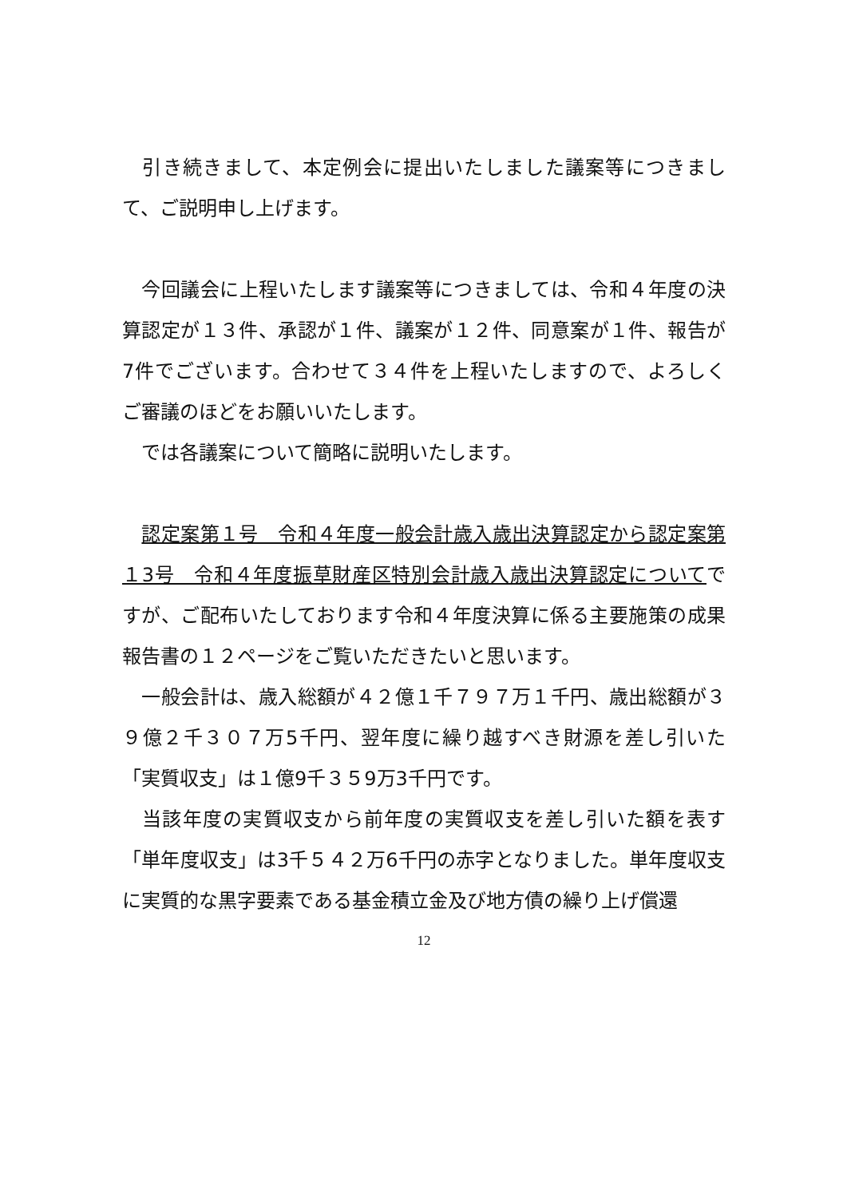引き続きまして、本定例会に提出いたしました議案等につきまして、ご説明申し上げます。
　今回議会に上程いたします議案等につきましては、令和４年度の決算認定が１３件、承認が１件、議案が１２件、同意案が１件、報告が7件でございます。合わせて３４件を上程いたしますので、よろしくご審議のほどをお願いいたします。
　では各議案について簡略に説明いたします。
　認定案第１号　令和４年度一般会計歳入歳出決算認定から認定案第 １3号　令和４年度振草財産区特別会計歳入歳出決算認定についてですが、ご配布いたしております令和４年度決算に係る主要施策の成果報告書の１２ページをご覧いただきたいと思います。
　一般会計は、歳入総額が４２億１千７９７万１千円、歳出総額が３９億２千３０７万5千円、翌年度に繰り越すべき財源を差し引いた「実質収支」は１億9千３５9万3千円です。
　当該年度の実質収支から前年度の実質収支を差し引いた額を表す「単年度収支」は3千５４２万6千円の赤字となりました。単年度収支に実質的な黒字要素である基金積立金及び地方債の繰り上げ償還
12